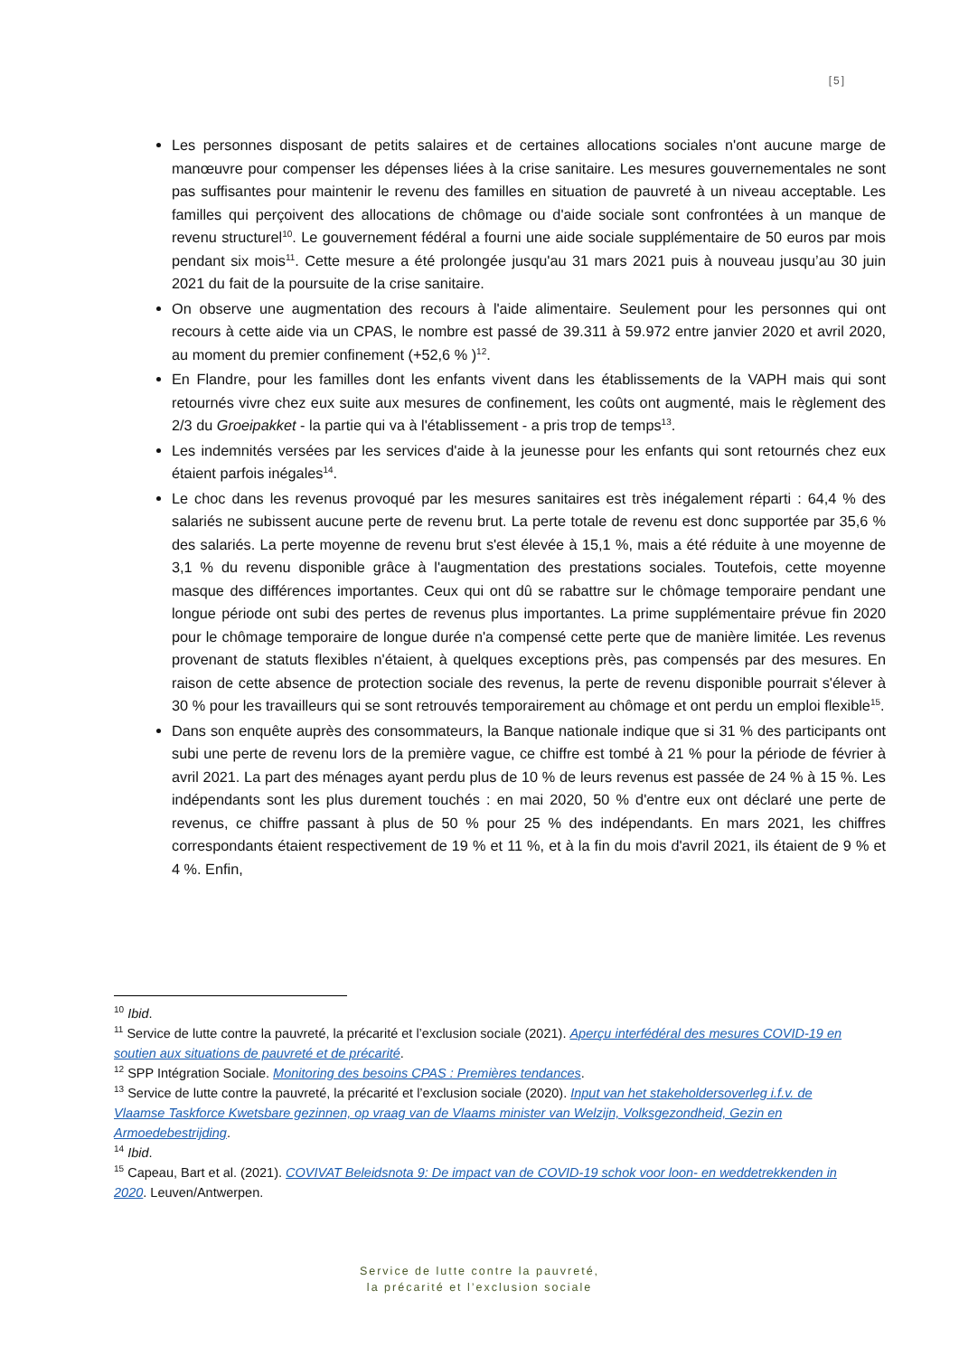[5]
Les personnes disposant de petits salaires et de certaines allocations sociales n'ont aucune marge de manœuvre pour compenser les dépenses liées à la crise sanitaire. Les mesures gouvernementales ne sont pas suffisantes pour maintenir le revenu des familles en situation de pauvreté à un niveau acceptable. Les familles qui perçoivent des allocations de chômage ou d'aide sociale sont confrontées à un manque de revenu structurel<sup>10</sup>. Le gouvernement fédéral a fourni une aide sociale supplémentaire de 50 euros par mois pendant six mois<sup>11</sup>. Cette mesure a été prolongée jusqu'au 31 mars 2021 puis à nouveau jusqu’au 30 juin 2021 du fait de la poursuite de la crise sanitaire.
On observe une augmentation des recours à l'aide alimentaire. Seulement pour les personnes qui ont recours à cette aide via un CPAS, le nombre est passé de 39.311 à 59.972 entre janvier 2020 et avril 2020, au moment du premier confinement (+52,6 % )<sup>12</sup>.
En Flandre, pour les familles dont les enfants vivent dans les établissements de la VAPH mais qui sont retournés vivre chez eux suite aux mesures de confinement, les coûts ont augmenté, mais le règlement des 2/3 du Groeipakket - la partie qui va à l'établissement - a pris trop de temps<sup>13</sup>.
Les indemnités versées par les services d'aide à la jeunesse pour les enfants qui sont retournés chez eux étaient parfois inégales<sup>14</sup>.
Le choc dans les revenus provoqué par les mesures sanitaires est très inégalement réparti : 64,4 % des salariés ne subissent aucune perte de revenu brut. La perte totale de revenu est donc supportée par 35,6 % des salariés. La perte moyenne de revenu brut s'est élevée à 15,1 %, mais a été réduite à une moyenne de 3,1 % du revenu disponible grâce à l'augmentation des prestations sociales. Toutefois, cette moyenne masque des différences importantes. Ceux qui ont dû se rabattre sur le chômage temporaire pendant une longue période ont subi des pertes de revenus plus importantes. La prime supplémentaire prévue fin 2020 pour le chômage temporaire de longue durée n'a compensé cette perte que de manière limitée. Les revenus provenant de statuts flexibles n'étaient, à quelques exceptions près, pas compensés par des mesures. En raison de cette absence de protection sociale des revenus, la perte de revenu disponible pourrait s'élever à 30 % pour les travailleurs qui se sont retrouvés temporairement au chômage et ont perdu un emploi flexible<sup>15</sup>.
Dans son enquête auprès des consommateurs, la Banque nationale indique que si 31 % des participants ont subi une perte de revenu lors de la première vague, ce chiffre est tombé à 21 % pour la période de février à avril 2021. La part des ménages ayant perdu plus de 10 % de leurs revenus est passée de 24 % à 15 %. Les indépendants sont les plus durement touchés : en mai 2020, 50 % d'entre eux ont déclaré une perte de revenus, ce chiffre passant à plus de 50 % pour 25 % des indépendants. En mars 2021, les chiffres correspondants étaient respectivement de 19 % et 11 %, et à la fin du mois d'avril 2021, ils étaient de 9 % et 4 %. Enfin,
<sup>10</sup> Ibid.
<sup>11</sup> Service de lutte contre la pauvreté, la précarité et l’exclusion sociale (2021). Aperçu interfédéral des mesures COVID-19 en soutien aux situations de pauvreté et de précarité.
<sup>12</sup> SPP Intégration Sociale. Monitoring des besoins CPAS : Premières tendances.
<sup>13</sup> Service de lutte contre la pauvreté, la précarité et l’exclusion sociale (2020). Input van het stakeholdersoverleg i.f.v. de Vlaamse Taskforce Kwetsbare gezinnen, op vraag van de Vlaams minister van Welzijn, Volksgezondheid, Gezin en Armoedebestrijding.
<sup>14</sup> Ibid.
<sup>15</sup> Capeau, Bart et al. (2021). COVIVAT Beleidsnota 9: De impact van de COVID-19 schok voor loon- en weddetrekkenden in 2020. Leuven/Antwerpen.
Service de lutte contre la pauvreté,
la précarité et l’exclusion sociale